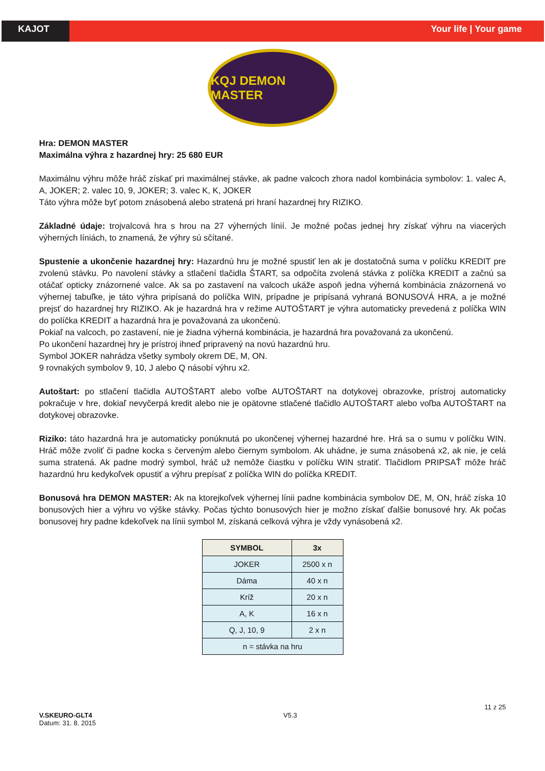KAJOT Your life | Your game
KQJ DEMON MASTER
Hra: DEMON MASTER
Maximálna výhra z hazardnej hry: 25 680 EUR
Maximálnu výhru môže hráč získať pri maximálnej stávke, ak padne valcoch zhora nadol kombinácia symbolov: 1. valec A, A, JOKER; 2. valec 10, 9, JOKER; 3. valec K, K, JOKER
Táto výhra môže byť potom znásobená alebo stratená pri hraní hazardnej hry RIZIKO.
Základné údaje: trojvalcová hra s hrou na 27 výherných línií. Je možné počas jednej hry získať výhru na viacerých výherných líniách, to znamená, že výhry sú sčítané.
Spustenie a ukončenie hazardnej hry: Hazardnú hru je možné spustiť len ak je dostatočná suma v políčku KREDIT pre zvolenú stávku. Po navolení stávky a stlačení tlačidla ŠTART, sa odpočíta zvolená stávka z políčka KREDIT a začnú sa otáčať opticky znázornené valce. Ak sa po zastavení na valcoch ukáže aspoň jedna výherná kombinácia znázornená vo výhernej tabuľke, je táto výhra pripísaná do políčka WIN, prípadne je pripísaná vyhraná BONUSOVÁ HRA, a je možné prejsť do hazardnej hry RIZIKO. Ak je hazardná hra v režime AUTOŠTART je výhra automaticky prevedená z políčka WIN do políčka KREDIT a hazardná hra je považovaná za ukončenú.
Pokiaľ na valcoch, po zastavení, nie je žiadna výherná kombinácia, je hazardná hra považovaná za ukončenú.
Po ukončení hazardnej hry je prístroj ihneď pripravený na novú hazardnú hru.
Symbol JOKER nahrádza všetky symboly okrem DE, M, ON.
9 rovnakých symbolov 9, 10, J alebo Q násobí výhru x2.
Autoštart: po stlačení tlačidla AUTOŠTART alebo voľbe AUTOŠTART na dotykovej obrazovke, prístroj automaticky pokračuje v hre, dokiaľ nevyčerpá kredit alebo nie je opätovne stlačené tlačidlo AUTOŠTART alebo voľba AUTOŠTART na dotykovej obrazovke.
Riziko: táto hazardná hra je automaticky ponúknutá po ukončenej výhernej hazardné hre. Hrá sa o sumu v políčku WIN. Hráč môže zvoliť či padne kocka s červeným alebo čiernym symbolom. Ak uhádne, je suma znásobená x2, ak nie, je celá suma stratená. Ak padne modrý symbol, hráč už nemôže čiastku v políčku WIN stratiť. Tlačidlom PRIPSAŤ môže hráč hazardnú hru kedykoľvek opustiť a výhru prepísať z políčka WIN do políčka KREDIT.
Bonusová hra DEMON MASTER: Ak na ktorejkoľvek výhernej línii padne kombinácia symbolov DE, M, ON, hráč získa 10 bonusových hier a výhru vo výške stávky. Počas týchto bonusových hier je možno získať ďalšie bonusové hry. Ak počas bonusovej hry padne kdekoľvek na línii symbol M, získaná celková výhra je vždy vynásobená x2.
| SYMBOL | 3x |
| --- | --- |
| JOKER | 2500 x n |
| Dáma | 40 x n |
| Kríž | 20 x n |
| A, K | 16 x n |
| Q, J, 10, 9 | 2 x n |
| n = stávka na hru | |
V.SKEURO-GLT4
Datum: 31. 8. 2015
V5.3
11 z 25